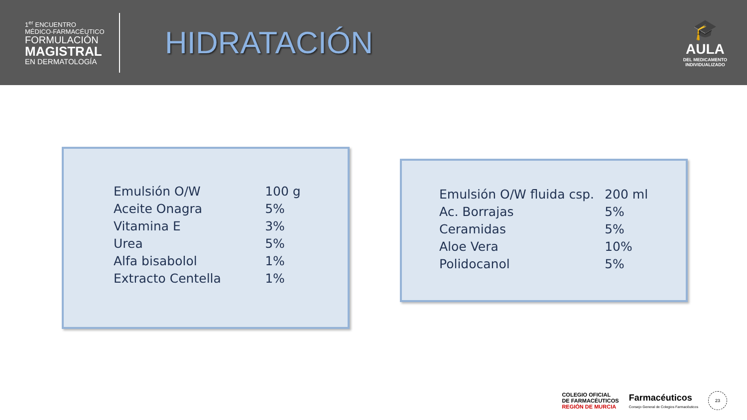1<sup>er</sup> ENCUENTRO
MÉDICO-FARMACÉUTICO
FORMULACIÓN
MAGISTRAL
EN DERMATOLOGÍA
HIDRATACIÓN
🎓
AULA
DEL MEDICAMENTO
INDIVIDUALIZADO
| Emulsión O/W | 100 g |
| Aceite Onagra | 5% |
| Vitamina E | 3% |
| Urea | 5% |
| Alfa bisabolol | 1% |
| Extracto Centella | 1% |
| Emulsión O/W fluida csp. | 200 ml |
| Ac. Borrajas | 5% |
| Ceramidas | 5% |
| Aloe Vera | 10% |
| Polidocanol | 5% |
COLEGIO OFICIAL
DE FARMACÉUTICOS
REGIÓN DE MURCIA
Farmacéuticos
Consejo General de Colegios Farmacéuticos
23